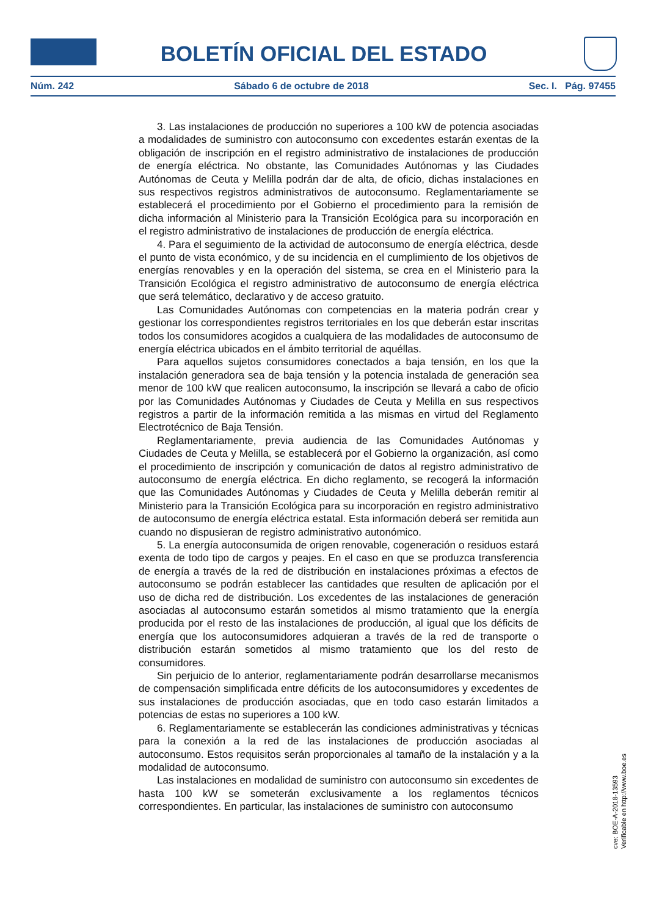BOLETÍN OFICIAL DEL ESTADO
Núm. 242 Sábado 6 de octubre de 2018 Sec. I. Pág. 97455
3. Las instalaciones de producción no superiores a 100 kW de potencia asociadas a modalidades de suministro con autoconsumo con excedentes estarán exentas de la obligación de inscripción en el registro administrativo de instalaciones de producción de energía eléctrica. No obstante, las Comunidades Autónomas y las Ciudades Autónomas de Ceuta y Melilla podrán dar de alta, de oficio, dichas instalaciones en sus respectivos registros administrativos de autoconsumo. Reglamentariamente se establecerá el procedimiento por el Gobierno el procedimiento para la remisión de dicha información al Ministerio para la Transición Ecológica para su incorporación en el registro administrativo de instalaciones de producción de energía eléctrica.
4. Para el seguimiento de la actividad de autoconsumo de energía eléctrica, desde el punto de vista económico, y de su incidencia en el cumplimiento de los objetivos de energías renovables y en la operación del sistema, se crea en el Ministerio para la Transición Ecológica el registro administrativo de autoconsumo de energía eléctrica que será telemático, declarativo y de acceso gratuito.
Las Comunidades Autónomas con competencias en la materia podrán crear y gestionar los correspondientes registros territoriales en los que deberán estar inscritas todos los consumidores acogidos a cualquiera de las modalidades de autoconsumo de energía eléctrica ubicados en el ámbito territorial de aquéllas.
Para aquellos sujetos consumidores conectados a baja tensión, en los que la instalación generadora sea de baja tensión y la potencia instalada de generación sea menor de 100 kW que realicen autoconsumo, la inscripción se llevará a cabo de oficio por las Comunidades Autónomas y Ciudades de Ceuta y Melilla en sus respectivos registros a partir de la información remitida a las mismas en virtud del Reglamento Electrotécnico de Baja Tensión.
Reglamentariamente, previa audiencia de las Comunidades Autónomas y Ciudades de Ceuta y Melilla, se establecerá por el Gobierno la organización, así como el procedimiento de inscripción y comunicación de datos al registro administrativo de autoconsumo de energía eléctrica. En dicho reglamento, se recogerá la información que las Comunidades Autónomas y Ciudades de Ceuta y Melilla deberán remitir al Ministerio para la Transición Ecológica para su incorporación en registro administrativo de autoconsumo de energía eléctrica estatal. Esta información deberá ser remitida aun cuando no dispusieran de registro administrativo autonómico.
5. La energía autoconsumida de origen renovable, cogeneración o residuos estará exenta de todo tipo de cargos y peajes. En el caso en que se produzca transferencia de energía a través de la red de distribución en instalaciones próximas a efectos de autoconsumo se podrán establecer las cantidades que resulten de aplicación por el uso de dicha red de distribución. Los excedentes de las instalaciones de generación asociadas al autoconsumo estarán sometidos al mismo tratamiento que la energía producida por el resto de las instalaciones de producción, al igual que los déficits de energía que los autoconsumidores adquieran a través de la red de transporte o distribución estarán sometidos al mismo tratamiento que los del resto de consumidores.
Sin perjuicio de lo anterior, reglamentariamente podrán desarrollarse mecanismos de compensación simplificada entre déficits de los autoconsumidores y excedentes de sus instalaciones de producción asociadas, que en todo caso estarán limitados a potencias de estas no superiores a 100 kW.
6. Reglamentariamente se establecerán las condiciones administrativas y técnicas para la conexión a la red de las instalaciones de producción asociadas al autoconsumo. Estos requisitos serán proporcionales al tamaño de la instalación y a la modalidad de autoconsumo.
Las instalaciones en modalidad de suministro con autoconsumo sin excedentes de hasta 100 kW se someterán exclusivamente a los reglamentos técnicos correspondientes. En particular, las instalaciones de suministro con autoconsumo
cve: BOE-A-2018-13593
Verificable en http://www.boe.es